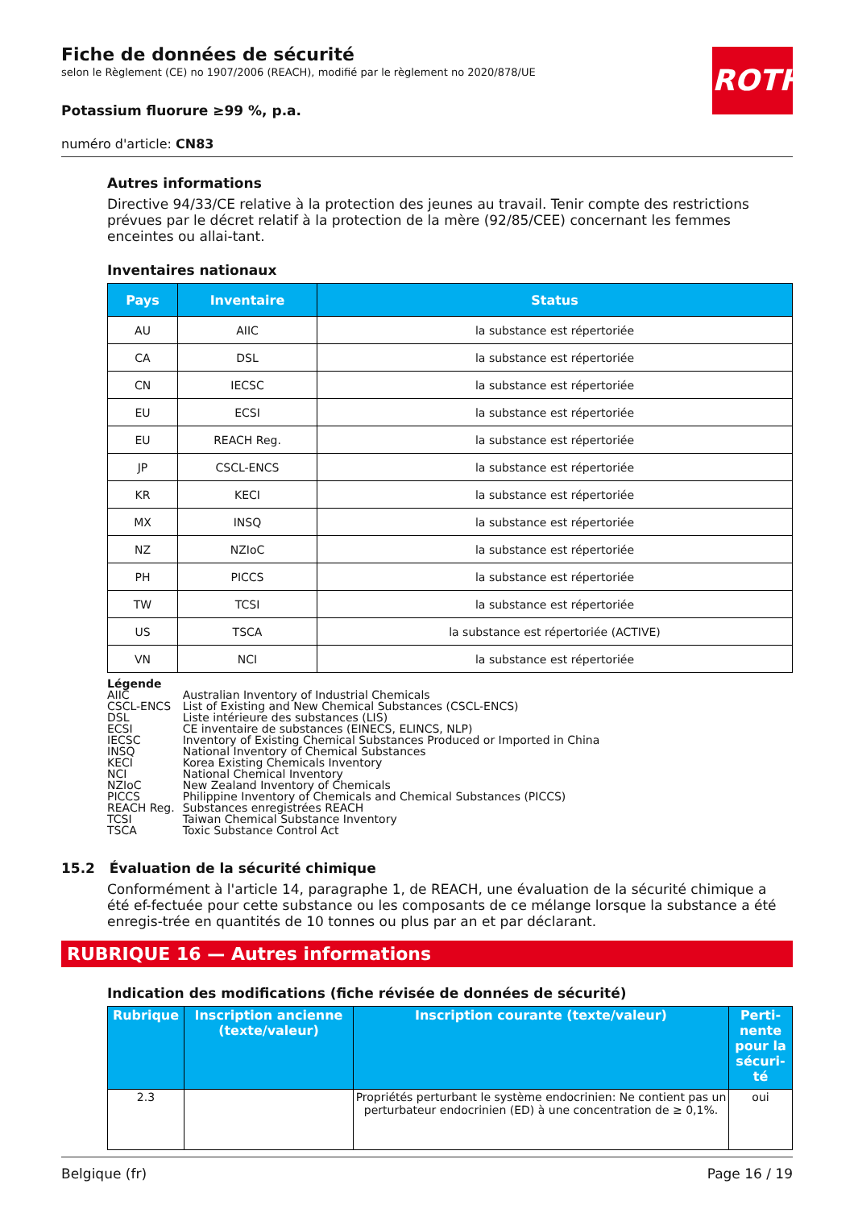ROTH
Fiche de données de sécurité
selon le Règlement (CE) no 1907/2006 (REACH), modifié par le règlement no 2020/878/UE
Potassium fluorure ≥99 %, p.a.
numéro d'article: CN83
Autres informations
Directive 94/33/CE relative à la protection des jeunes au travail. Tenir compte des restrictions prévues par le décret relatif à la protection de la mère (92/85/CEE) concernant les femmes enceintes ou allai-tant.
Inventaires nationaux
| Pays | Inventaire | Status |
| --- | --- | --- |
| AU | AIIC | la substance est répertoriée |
| CA | DSL | la substance est répertoriée |
| CN | IECSC | la substance est répertoriée |
| EU | ECSI | la substance est répertoriée |
| EU | REACH Reg. | la substance est répertoriée |
| JP | CSCL-ENCS | la substance est répertoriée |
| KR | KECI | la substance est répertoriée |
| MX | INSQ | la substance est répertoriée |
| NZ | NZIoC | la substance est répertoriée |
| PH | PICCS | la substance est répertoriée |
| TW | TCSI | la substance est répertoriée |
| US | TSCA | la substance est répertoriée (ACTIVE) |
| VN | NCI | la substance est répertoriée |
| Légende | |
| AIIC | Australian Inventory of Industrial Chemicals |
| CSCL-ENCS | List of Existing and New Chemical Substances (CSCL-ENCS) |
| DSL | Liste intérieure des substances (LIS) |
| ECSI | CE inventaire de substances (EINECS, ELINCS, NLP) |
| IECSC | Inventory of Existing Chemical Substances Produced or Imported in China |
| INSQ | National Inventory of Chemical Substances |
| KECI | Korea Existing Chemicals Inventory |
| NCI | National Chemical Inventory |
| NZIoC | New Zealand Inventory of Chemicals |
| PICCS | Philippine Inventory of Chemicals and Chemical Substances (PICCS) |
| REACH Reg. | Substances enregistrées REACH |
| TCSI | Taiwan Chemical Substance Inventory |
| TSCA | Toxic Substance Control Act |
15.2 Évaluation de la sécurité chimique
Conformément à l'article 14, paragraphe 1, de REACH, une évaluation de la sécurité chimique a été ef-fectuée pour cette substance ou les composants de ce mélange lorsque la substance a été enregis-trée en quantités de 10 tonnes ou plus par an et par déclarant.
RUBRIQUE 16 — Autres informations
Indication des modifications (fiche révisée de données de sécurité)
| Rubrique | Inscription ancienne (texte/valeur) | Inscription courante (texte/valeur) | Perti-nente pour la sécuri-té |
| --- | --- | --- | --- |
| 2.3 | | Propriétés perturbant le système endocrinien: Ne contient pas un perturbateur endocrinien (ED) à une concentration de ≥ 0,1%. | oui |
Belgique (fr) Page 16 / 19